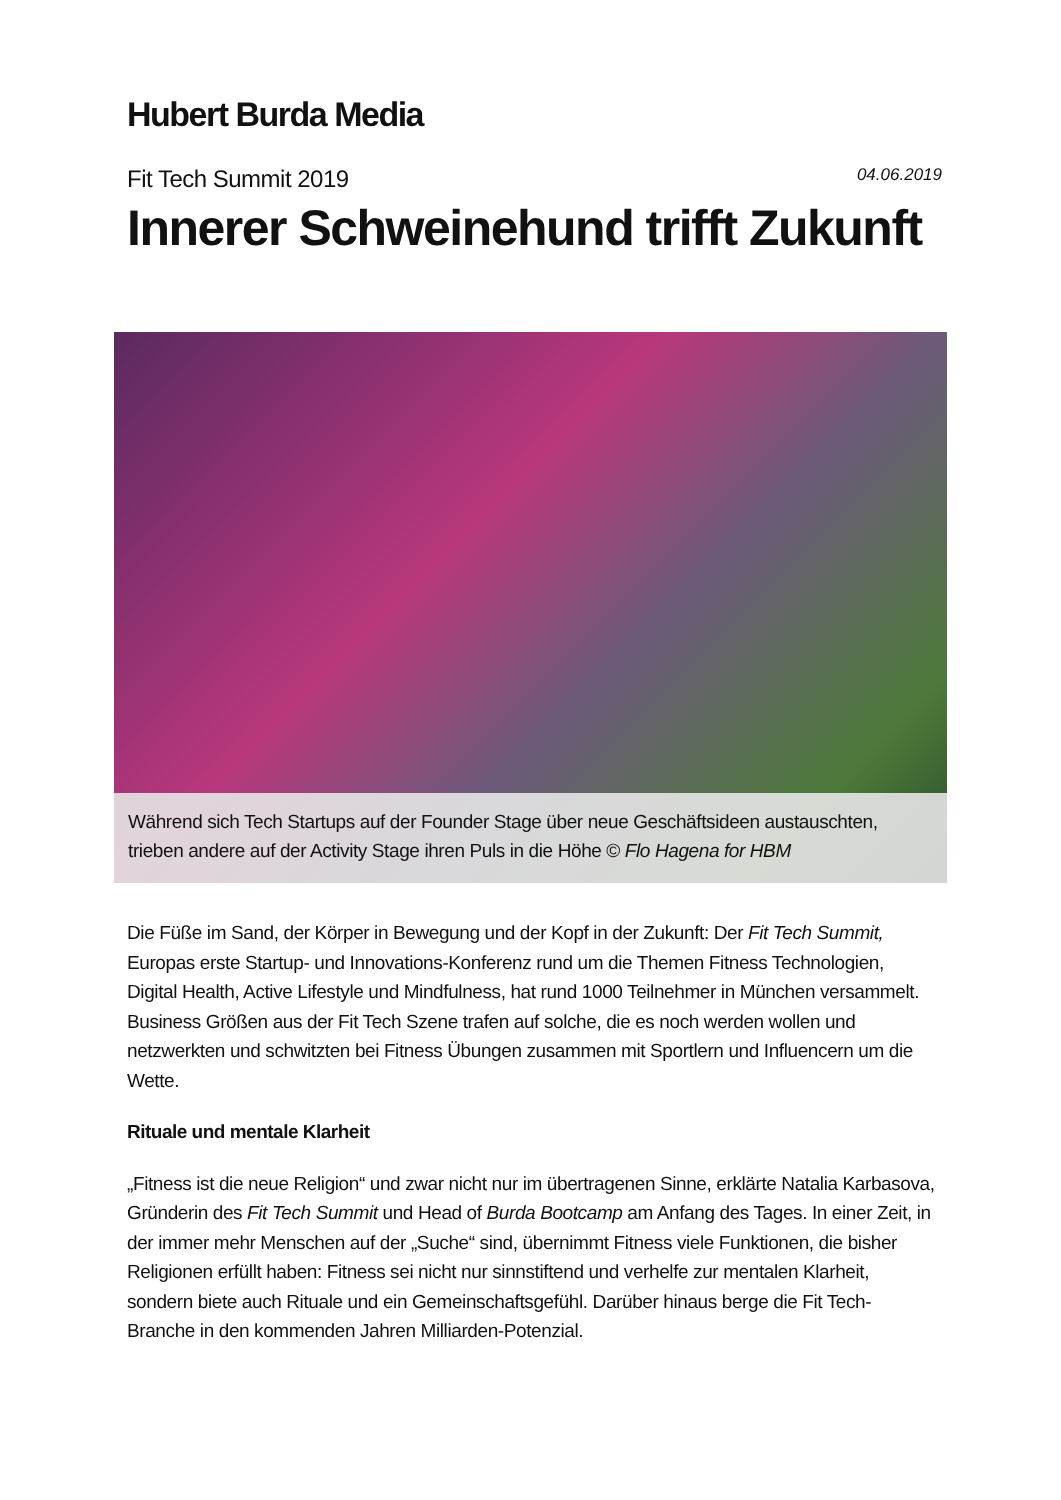Hubert Burda Media
Fit Tech Summit 2019
04.06.2019
Innerer Schweinehund trifft Zukunft
Während sich Tech Startups auf der Founder Stage über neue Geschäftsideen austauschten, trieben andere auf der Activity Stage ihren Puls in die Höhe © Flo Hagena for HBM
Die Füße im Sand, der Körper in Bewegung und der Kopf in der Zukunft: Der Fit Tech Summit, Europas erste Startup- und Innovations-Konferenz rund um die Themen Fitness Technologien, Digital Health, Active Lifestyle und Mindfulness, hat rund 1000 Teilnehmer in München versammelt. Business Größen aus der Fit Tech Szene trafen auf solche, die es noch werden wollen und netzwerkten und schwitzten bei Fitness Übungen zusammen mit Sportlern und Influencern um die Wette.
Rituale und mentale Klarheit
„Fitness ist die neue Religion“ und zwar nicht nur im übertragenen Sinne, erklärte Natalia Karbasova, Gründerin des Fit Tech Summit und Head of Burda Bootcamp am Anfang des Tages. In einer Zeit, in der immer mehr Menschen auf der „Suche“ sind, übernimmt Fitness viele Funktionen, die bisher Religionen erfüllt haben: Fitness sei nicht nur sinnstiftend und verhelfe zur mentalen Klarheit, sondern biete auch Rituale und ein Gemeinschaftsgefühl. Darüber hinaus berge die Fit Tech-Branche in den kommenden Jahren Milliarden-Potenzial.